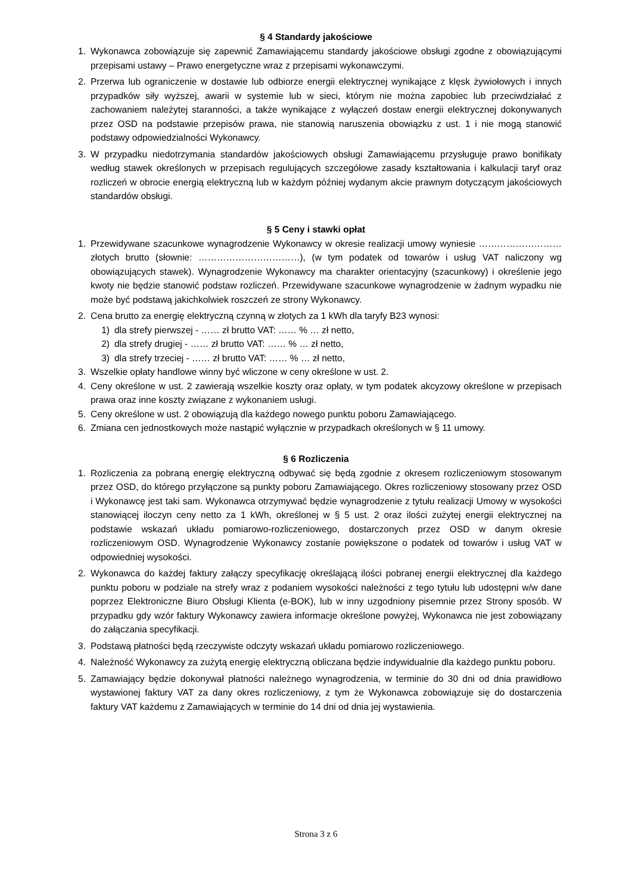§ 4 Standardy jakościowe
1. Wykonawca zobowiązuje się zapewnić Zamawiającemu standardy jakościowe obsługi zgodne z obowiązującymi przepisami ustawy – Prawo energetyczne wraz z przepisami wykonawczymi.
2. Przerwa lub ograniczenie w dostawie lub odbiorze energii elektrycznej wynikające z klęsk żywiołowych i innych przypadków siły wyższej, awarii w systemie lub w sieci, którym nie można zapobiec lub przeciwdziałać z zachowaniem należytej staranności, a także wynikające z wyłączeń dostaw energii elektrycznej dokonywanych przez OSD na podstawie przepisów prawa, nie stanowią naruszenia obowiązku z ust. 1 i nie mogą stanowić podstawy odpowiedzialności Wykonawcy.
3. W przypadku niedotrzymania standardów jakościowych obsługi Zamawiającemu przysługuje prawo bonifikaty według stawek określonych w przepisach regulujących szczegółowe zasady kształtowania i kalkulacji taryf oraz rozliczeń w obrocie energią elektryczną lub w każdym później wydanym akcie prawnym dotyczącym jakościowych standardów obsługi.
§ 5 Ceny i stawki opłat
1. Przewidywane szacunkowe wynagrodzenie Wykonawcy w okresie realizacji umowy wyniesie ……………………… złotych brutto (słownie: ……………………………), (w tym podatek od towarów i usług VAT naliczony wg obowiązujących stawek). Wynagrodzenie Wykonawcy ma charakter orientacyjny (szacunkowy) i określenie jego kwoty nie będzie stanowić podstaw rozliczeń. Przewidywane szacunkowe wynagrodzenie w żadnym wypadku nie może być podstawą jakichkolwiek roszczeń ze strony Wykonawcy.
2. Cena brutto za energię elektryczną czynną w złotych za 1 kWh dla taryfy B23 wynosi:
1) dla strefy pierwszej - …… zł brutto VAT: …… % … zł netto,
2) dla strefy drugiej - …… zł brutto VAT: …… % … zł netto,
3) dla strefy trzeciej - …… zł brutto VAT: …… % … zł netto,
3. Wszelkie opłaty handlowe winny być wliczone w ceny określone w ust. 2.
4. Ceny określone w ust. 2 zawierają wszelkie koszty oraz opłaty, w tym podatek akcyzowy określone w przepisach prawa oraz inne koszty związane z wykonaniem usługi.
5. Ceny określone w ust. 2 obowiązują dla każdego nowego punktu poboru Zamawiającego.
6. Zmiana cen jednostkowych może nastąpić wyłącznie w przypadkach określonych w § 11 umowy.
§ 6 Rozliczenia
1. Rozliczenia za pobraną energię elektryczną odbywać się będą zgodnie z okresem rozliczeniowym stosowanym przez OSD, do którego przyłączone są punkty poboru Zamawiającego. Okres rozliczeniowy stosowany przez OSD i Wykonawcę jest taki sam. Wykonawca otrzymywać będzie wynagrodzenie z tytułu realizacji Umowy w wysokości stanowiącej iloczyn ceny netto za 1 kWh, określonej w § 5 ust. 2 oraz ilości zużytej energii elektrycznej na podstawie wskazań układu pomiarowo-rozliczeniowego, dostarczonych przez OSD w danym okresie rozliczeniowym OSD. Wynagrodzenie Wykonawcy zostanie powiększone o podatek od towarów i usług VAT w odpowiedniej wysokości.
2. Wykonawca do każdej faktury załączy specyfikację określającą ilości pobranej energii elektrycznej dla każdego punktu poboru w podziale na strefy wraz z podaniem wysokości należności z tego tytułu lub udostępni w/w dane poprzez Elektroniczne Biuro Obsługi Klienta (e-BOK), lub w inny uzgodniony pisemnie przez Strony sposób. W przypadku gdy wzór faktury Wykonawcy zawiera informacje określone powyżej, Wykonawca nie jest zobowiązany do załączania specyfikacji.
3. Podstawą płatności będą rzeczywiste odczyty wskazań układu pomiarowo rozliczeniowego.
4. Należność Wykonawcy za zużytą energię elektryczną obliczana będzie indywidualnie dla każdego punktu poboru.
5. Zamawiający będzie dokonywał płatności należnego wynagrodzenia, w terminie do 30 dni od dnia prawidłowo wystawionej faktury VAT za dany okres rozliczeniowy, z tym że Wykonawca zobowiązuje się do dostarczenia faktury VAT każdemu z Zamawiających w terminie do 14 dni od dnia jej wystawienia.
Strona 3 z 6